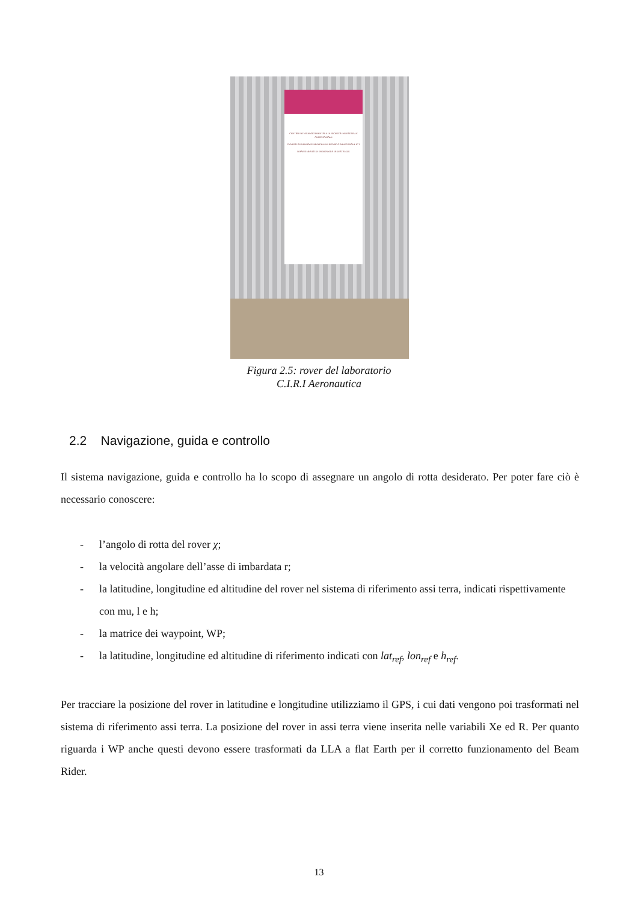CENTRO INTERDIPARTIMENTALE DI RICERCA INDUSTRIALE AEROSPAZIALE
CENTRO INTERDIPARTIMENTALE DI RICERCA INDUSTRIALE ICT
DIPARTIMENTO DI INGEGNERIA INDUSTRIALE
Figura 2.5: rover del laboratorio
C.I.R.I Aeronautica
2.2 Navigazione, guida e controllo
Il sistema navigazione, guida e controllo ha lo scopo di assegnare un angolo di rotta desiderato. Per poter fare ciò è necessario conoscere:
- l’angolo di rotta del rover χ;
- la velocità angolare dell’asse di imbardata r;
- la latitudine, longitudine ed altitudine del rover nel sistema di riferimento assi terra, indicati rispettivamente con mu, l e h;
- la matrice dei waypoint, WP;
- la latitudine, longitudine ed altitudine di riferimento indicati con lat<sub>ref</sub>, lon<sub>ref</sub> e h<sub>ref</sub>.
Per tracciare la posizione del rover in latitudine e longitudine utilizziamo il GPS, i cui dati vengono poi trasformati nel sistema di riferimento assi terra. La posizione del rover in assi terra viene inserita nelle variabili Xe ed R. Per quanto riguarda i WP anche questi devono essere trasformati da LLA a flat Earth per il corretto funzionamento del Beam Rider.
13